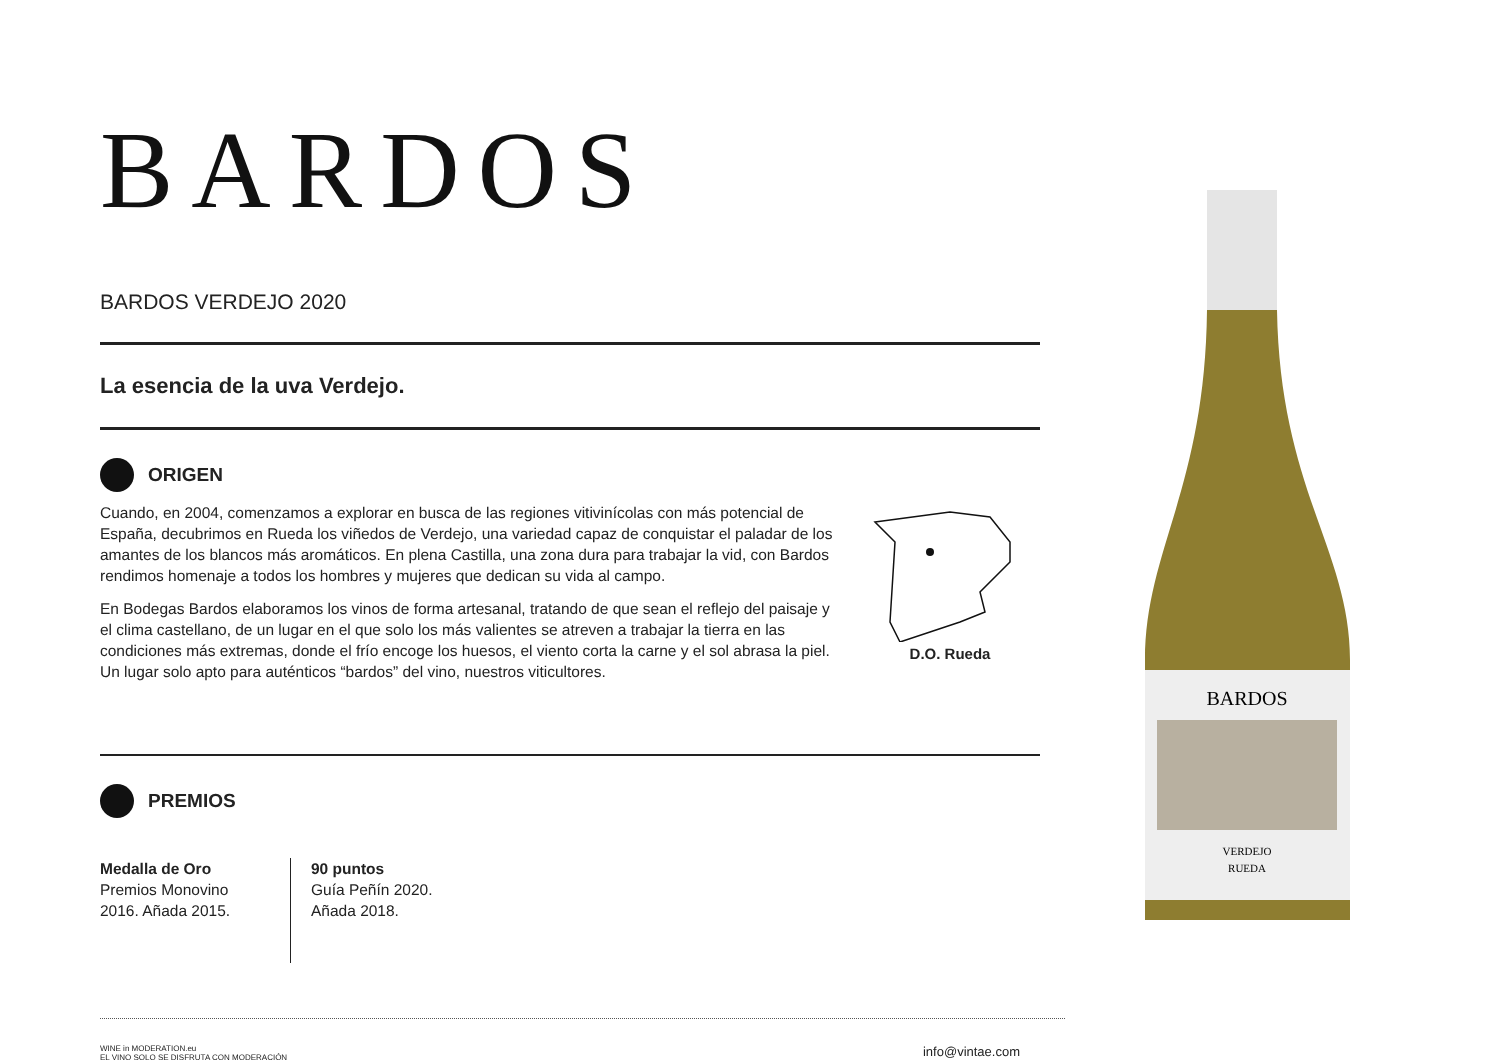BARDOS
BARDOS VERDEJO 2020
La esencia de la uva Verdejo.
ORIGEN
Cuando, en 2004, comenzamos a explorar en busca de las regiones vitivinícolas con más potencial de España, decubrimos en Rueda los viñedos de Verdejo, una variedad capaz de conquistar el paladar de los amantes de los blancos más aromáticos. En plena Castilla, una zona dura para trabajar la vid, con Bardos rendimos homenaje a todos los hombres y mujeres que dedican su vida al campo.
En Bodegas Bardos elaboramos los vinos de forma artesanal, tratando de que sean el reflejo del paisaje y el clima castellano, de un lugar en el que solo los más valientes se atreven a trabajar la tierra en las condiciones más extremas, donde el frío encoge los huesos, el viento corta la carne y el sol abrasa la piel. Un lugar solo apto para auténticos “bardos” del vino, nuestros viticultores.
D.O. Rueda
PREMIOS
Medalla de Oro
Premios Monovino 2016. Añada 2015.
90 puntos
Guía Peñín 2020.
Añada 2018.
WINE in MODERATION.eu
EL VINO SOLO SE DISFRUTA CON MODERACIÓN info@vintae.com
BARDOS
VERDEJO
RUEDA